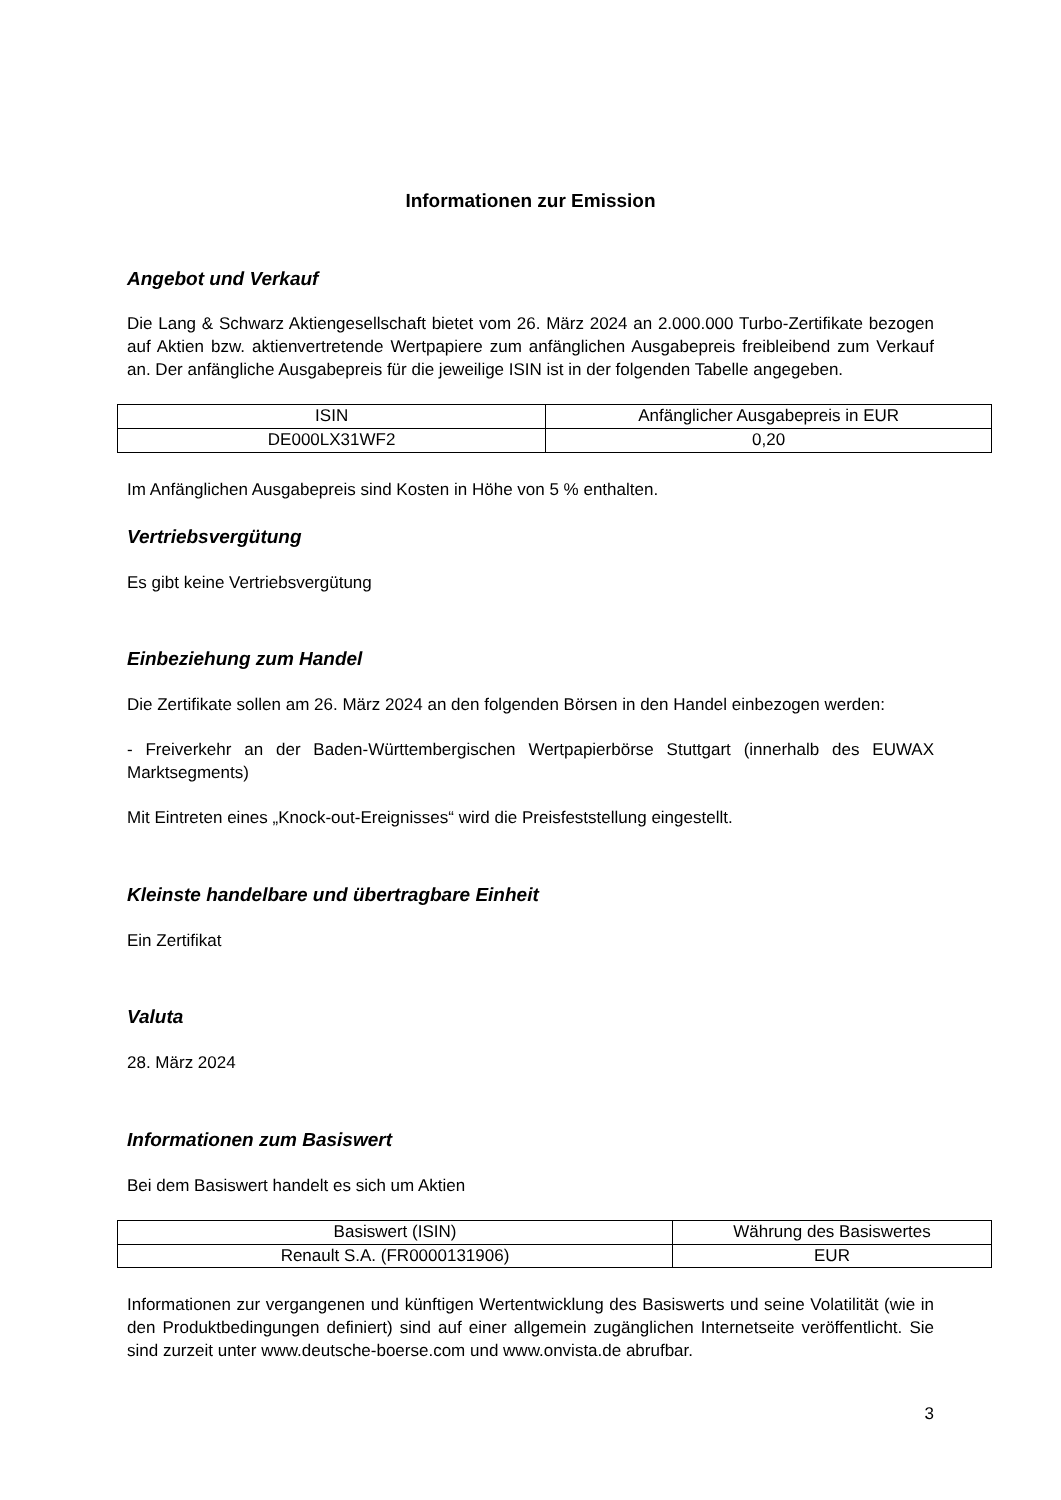Informationen zur Emission
Angebot und Verkauf
Die Lang & Schwarz Aktiengesellschaft bietet vom 26. März 2024 an 2.000.000 Turbo-Zertifikate bezogen auf Aktien bzw. aktienvertretende Wertpapiere zum anfänglichen Ausgabepreis freibleibend zum Verkauf an. Der anfängliche Ausgabepreis für die jeweilige ISIN ist in der folgenden Tabelle angegeben.
| ISIN | Anfänglicher Ausgabepreis in EUR |
| DE000LX31WF2 | 0,20 |
Im Anfänglichen Ausgabepreis sind Kosten in Höhe von 5 % enthalten.
Vertriebsvergütung
Es gibt keine Vertriebsvergütung
Einbeziehung zum Handel
Die Zertifikate sollen am 26. März 2024 an den folgenden Börsen in den Handel einbezogen werden:
- Freiverkehr an der Baden-Württembergischen Wertpapierbörse Stuttgart (innerhalb des EUWAX Marktsegments)
Mit Eintreten eines „Knock-out-Ereignisses“ wird die Preisfeststellung eingestellt.
Kleinste handelbare und übertragbare Einheit
Ein Zertifikat
Valuta
28. März 2024
Informationen zum Basiswert
Bei dem Basiswert handelt es sich um Aktien
| Basiswert (ISIN) | Währung des Basiswertes |
| Renault S.A. (FR0000131906) | EUR |
Informationen zur vergangenen und künftigen Wertentwicklung des Basiswerts und seine Volatilität (wie in den Produktbedingungen definiert) sind auf einer allgemein zugänglichen Internetseite veröffentlicht. Sie sind zurzeit unter www.deutsche-boerse.com und www.onvista.de abrufbar.
3